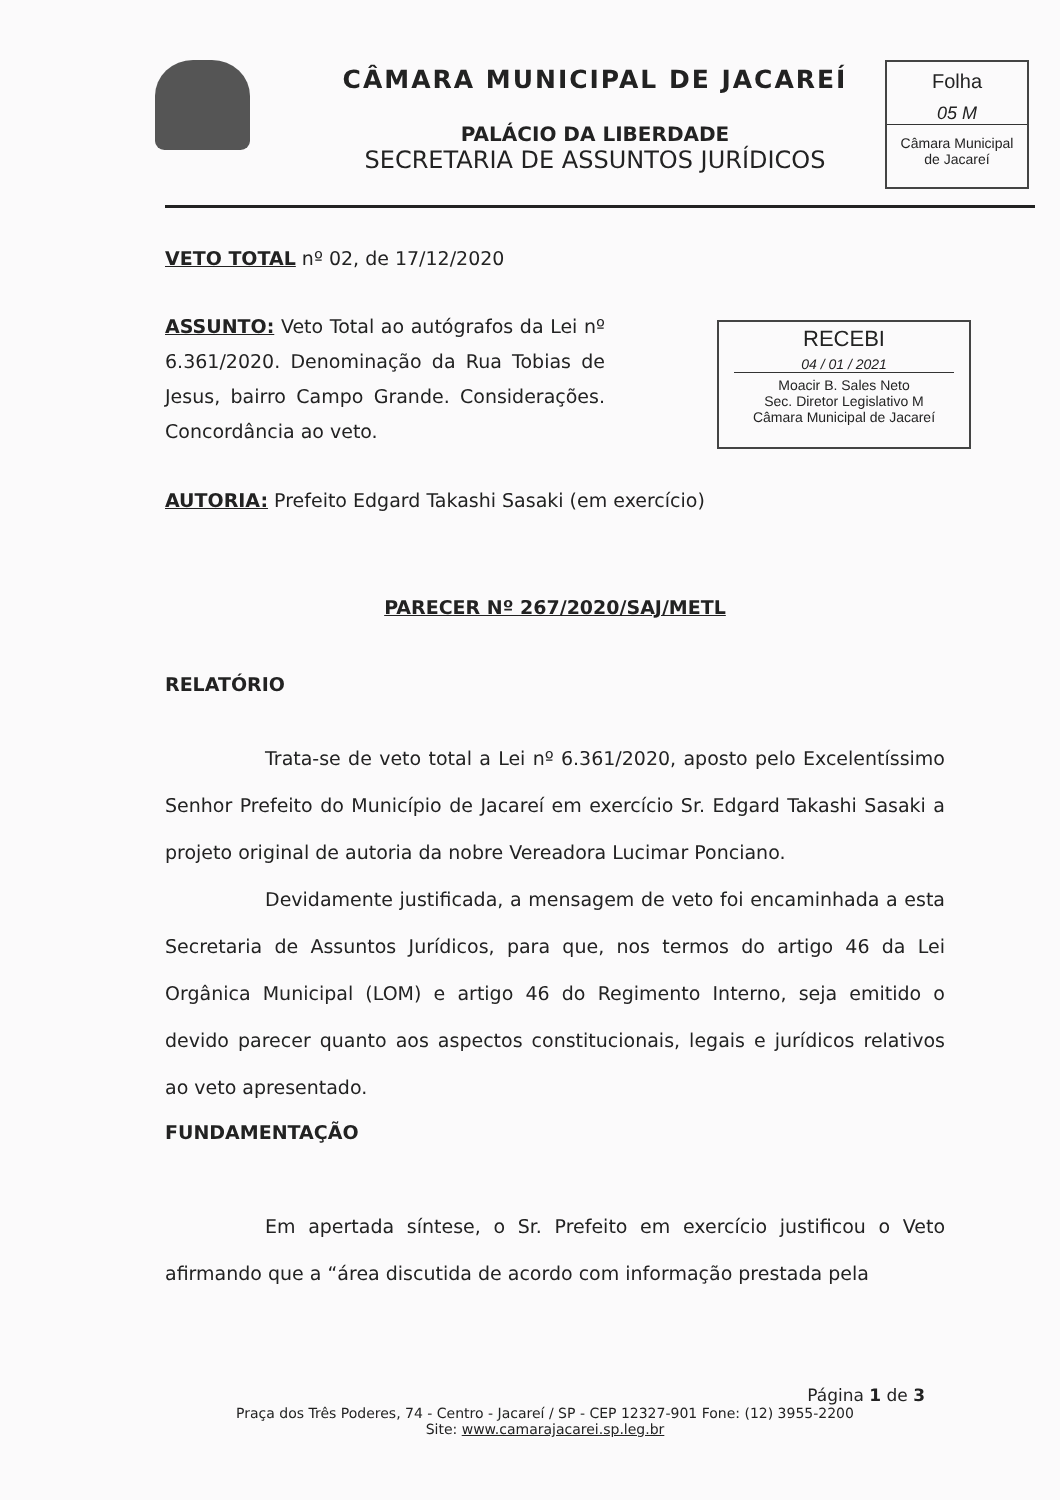CÂMARA MUNICIPAL DE JACAREÍ
PALÁCIO DA LIBERDADE
SECRETARIA DE ASSUNTOS JURÍDICOS
Folha
05 M
Câmara Municipal
de Jacareí
RECEBI
04 / 01 / 2021
Moacir B. Sales Neto
Sec. Diretor Legislativo M
Câmara Municipal de Jacareí
VETO TOTAL nº 02, de 17/12/2020
ASSUNTO: Veto Total ao autógrafos da Lei nº 6.361/2020. Denominação da Rua Tobias de Jesus, bairro Campo Grande. Considerações. Concordância ao veto.
AUTORIA: Prefeito Edgard Takashi Sasaki (em exercício)
PARECER Nº 267/2020/SAJ/METL
RELATÓRIO
Trata-se de veto total a Lei nº 6.361/2020, aposto pelo Excelentíssimo Senhor Prefeito do Município de Jacareí em exercício Sr. Edgard Takashi Sasaki a projeto original de autoria da nobre Vereadora Lucimar Ponciano.
Devidamente justificada, a mensagem de veto foi encaminhada a esta Secretaria de Assuntos Jurídicos, para que, nos termos do artigo 46 da Lei Orgânica Municipal (LOM) e artigo 46 do Regimento Interno, seja emitido o devido parecer quanto aos aspectos constitucionais, legais e jurídicos relativos ao veto apresentado.
FUNDAMENTAÇÃO
Em apertada síntese, o Sr. Prefeito em exercício justificou o Veto afirmando que a “área discutida de acordo com informação prestada pela
Página 1 de 3
Praça dos Três Poderes, 74 - Centro - Jacareí / SP - CEP 12327-901 Fone: (12) 3955-2200
Site: www.camarajacarei.sp.leg.br